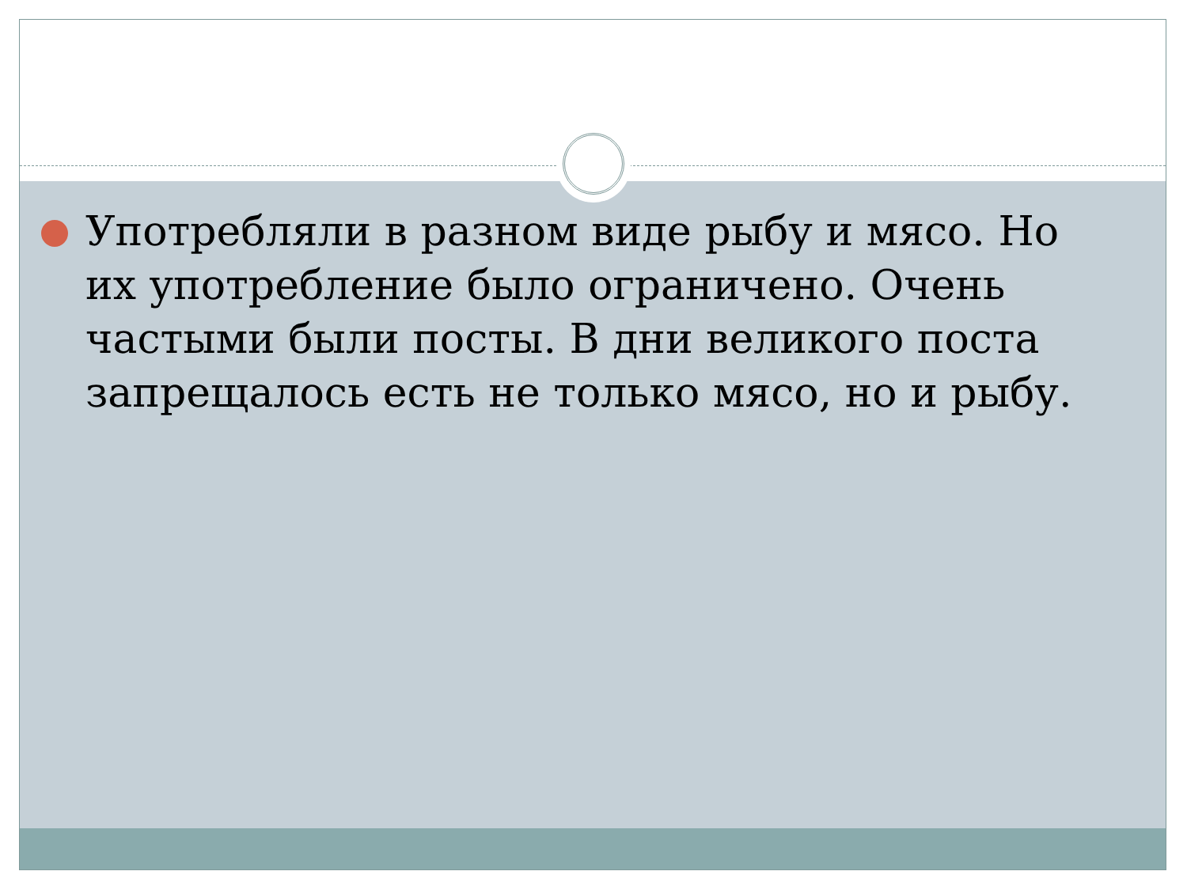Употребляли в разном виде рыбу и мясо. Но их употребление было ограничено. Очень частыми были посты. В дни великого поста запрещалось есть не только мясо, но и рыбу.